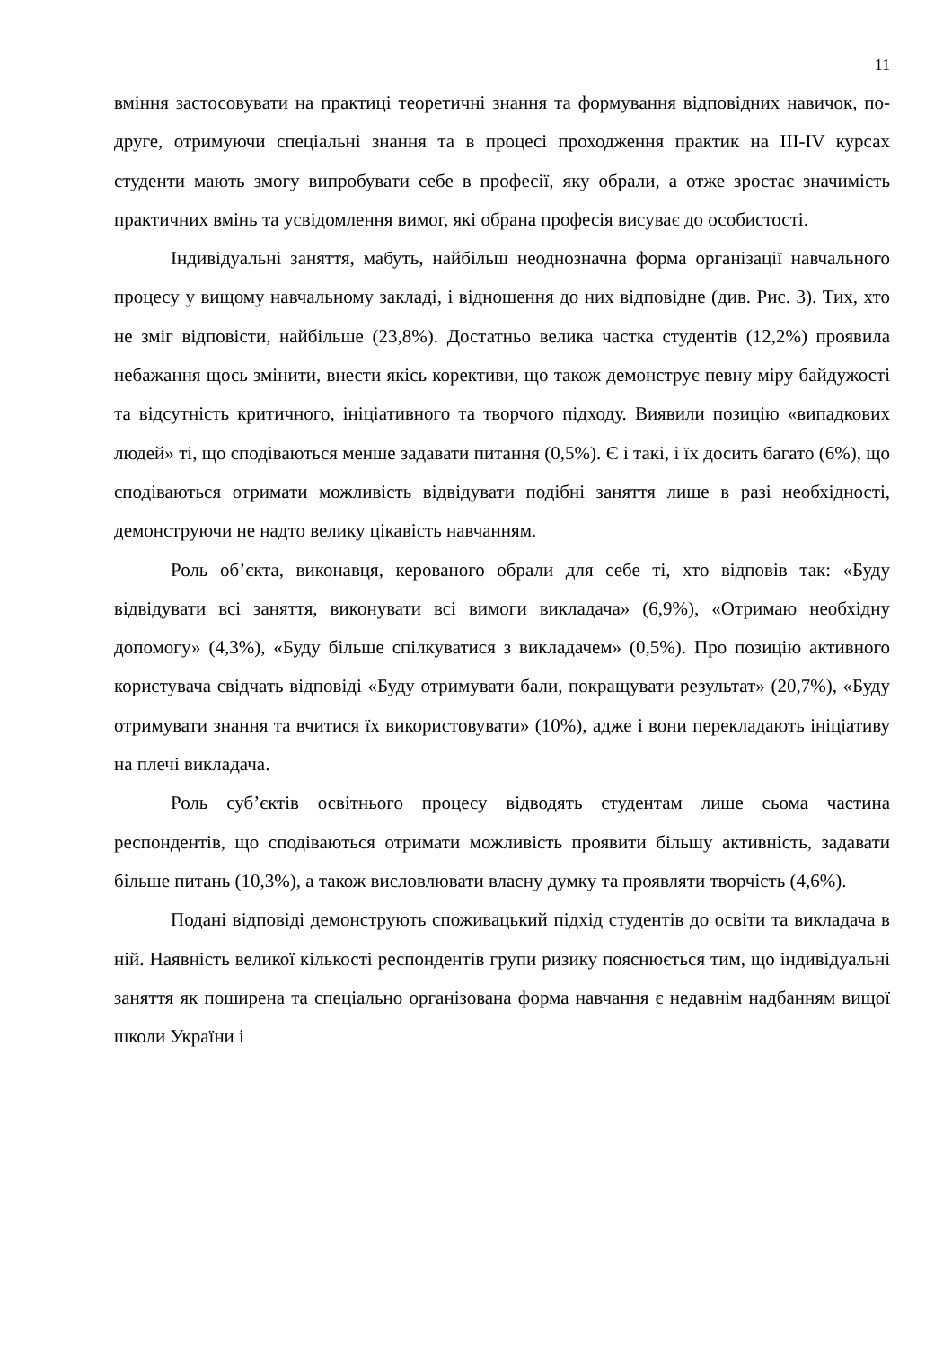11
вміння застосовувати на практиці теоретичні знання та формування відповідних навичок, по-друге, отримуючи спеціальні знання та в процесі проходження практик на ІІІ-IV курсах студенти мають змогу випробувати себе в професії, яку обрали, а отже зростає значимість практичних вмінь та усвідомлення вимог, які обрана професія висуває до особистості.
Індивідуальні заняття, мабуть, найбільш неоднозначна форма організації навчального процесу у вищому навчальному закладі, і відношення до них відповідне (див. Рис. 3). Тих, хто не зміг відповісти, найбільше (23,8%). Достатньо велика частка студентів (12,2%) проявила небажання щось змінити, внести якісь корективи, що також демонструє певну міру байдужості та відсутність критичного, ініціативного та творчого підходу. Виявили позицію «випадкових людей» ті, що сподіваються менше задавати питання (0,5%). Є і такі, і їх досить багато (6%), що сподіваються отримати можливість відвідувати подібні заняття лише в разі необхідності, демонструючи не надто велику цікавість навчанням.
Роль об’єкта, виконавця, керованого обрали для себе ті, хто відповів так: «Буду відвідувати всі заняття, виконувати всі вимоги викладача» (6,9%), «Отримаю необхідну допомогу» (4,3%), «Буду більше спілкуватися з викладачем» (0,5%). Про позицію активного користувача свідчать відповіді «Буду отримувати бали, покращувати результат» (20,7%), «Буду отримувати знання та вчитися їх використовувати» (10%), адже і вони перекладають ініціативу на плечі викладача.
Роль суб’єктів освітнього процесу відводять студентам лише сьома частина респондентів, що сподіваються отримати можливість проявити більшу активність, задавати більше питань (10,3%), а також висловлювати власну думку та проявляти творчість (4,6%).
Подані відповіді демонструють споживацький підхід студентів до освіти та викладача в ній. Наявність великої кількості респондентів групи ризику пояснюється тим, що індивідуальні заняття як поширена та спеціально організована форма навчання є недавнім надбанням вищої школи України і